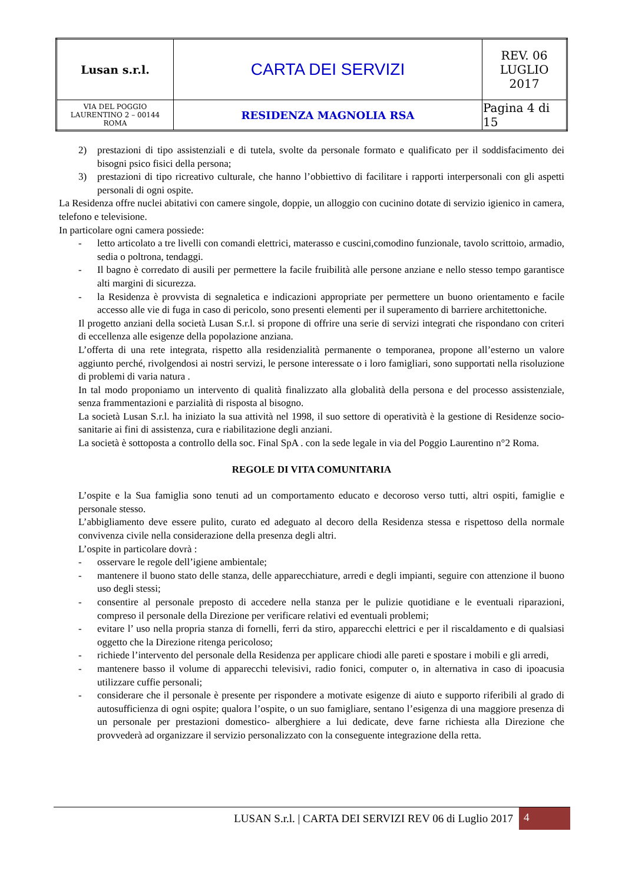| Lusan s.r.l. | CARTA DEI SERVIZI | REV. 06 LUGLIO 2017 |
| VIA DEL POGGIO LAURENTINO 2 – 00144 ROMA | RESIDENZA MAGNOLIA RSA | Pagina 4 di 15 |
2) prestazioni di tipo assistenziali e di tutela, svolte da personale formato e qualificato per il soddisfacimento dei bisogni psico fisici della persona;
3) prestazioni di tipo ricreativo culturale, che hanno l’obbiettivo di facilitare i rapporti interpersonali con gli aspetti personali di ogni ospite.
La Residenza offre nuclei abitativi con camere singole, doppie, un alloggio con cucinino dotate di servizio igienico in camera, telefono e televisione.
In particolare ogni camera possiede:
- letto articolato a tre livelli con comandi elettrici, materasso e cuscini,comodino funzionale, tavolo scrittoio, armadio, sedia o poltrona, tendaggi.
- Il bagno è corredato di ausili per permettere la facile fruibilità alle persone anziane e nello stesso tempo garantisce alti margini di sicurezza.
- la Residenza è provvista di segnaletica e indicazioni appropriate per permettere un buono orientamento e facile accesso alle vie di fuga in caso di pericolo, sono presenti elementi per il superamento di barriere architettoniche.
Il progetto anziani della società Lusan S.r.l. si propone di offrire una serie di servizi integrati che rispondano con criteri di eccellenza alle esigenze della popolazione anziana.
L’offerta di una rete integrata, rispetto alla residenzialità permanente o temporanea, propone all’esterno un valore aggiunto perché, rivolgendosi ai nostri servizi, le persone interessate o i loro famigliari, sono supportati nella risoluzione di problemi di varia natura .
In tal modo proponiamo un intervento di qualità finalizzato alla globalità della persona e del processo assistenziale, senza frammentazioni e parzialità di risposta al bisogno.
La società Lusan S.r.l. ha iniziato la sua attività nel 1998, il suo settore di operatività è la gestione di Residenze socio-sanitarie ai fini di assistenza, cura e riabilitazione degli anziani.
La società è sottoposta a controllo della soc. Final SpA . con la sede legale in via del Poggio Laurentino n°2 Roma.
REGOLE DI VITA COMUNITARIA
L’ospite e la Sua famiglia sono tenuti ad un comportamento educato e decoroso verso tutti, altri ospiti, famiglie e personale stesso.
L’abbigliamento deve essere pulito, curato ed adeguato al decoro della Residenza stessa e rispettoso della normale convivenza civile nella considerazione della presenza degli altri.
L’ospite in particolare dovrà :
- osservare le regole dell’igiene ambientale;
- mantenere il buono stato delle stanza, delle apparecchiature, arredi e degli impianti, seguire con attenzione il buono uso degli stessi;
- consentire al personale preposto di accedere nella stanza per le pulizie quotidiane e le eventuali riparazioni, compreso il personale della Direzione per verificare relativi ed eventuali problemi;
- evitare l’ uso nella propria stanza di fornelli, ferri da stiro, apparecchi elettrici e per il riscaldamento e di qualsiasi oggetto che la Direzione ritenga pericoloso;
- richiede l’intervento del personale della Residenza per applicare chiodi alle pareti e spostare i mobili e gli arredi,
- mantenere basso il volume di apparecchi televisivi, radio fonici, computer o, in alternativa in caso di ipoacusia utilizzare cuffie personali;
- considerare che il personale è presente per rispondere a motivate esigenze di aiuto e supporto riferibili al grado di autosufficienza di ogni ospite; qualora l’ospite, o un suo famigliare, sentano l’esigenza di una maggiore presenza di un personale per prestazioni domestico- alberghiere a lui dedicate, deve farne richiesta alla Direzione che provvederà ad organizzare il servizio personalizzato con la conseguente integrazione della retta.
LUSAN S.r.l. | CARTA DEI SERVIZI REV 06 di Luglio 2017 4